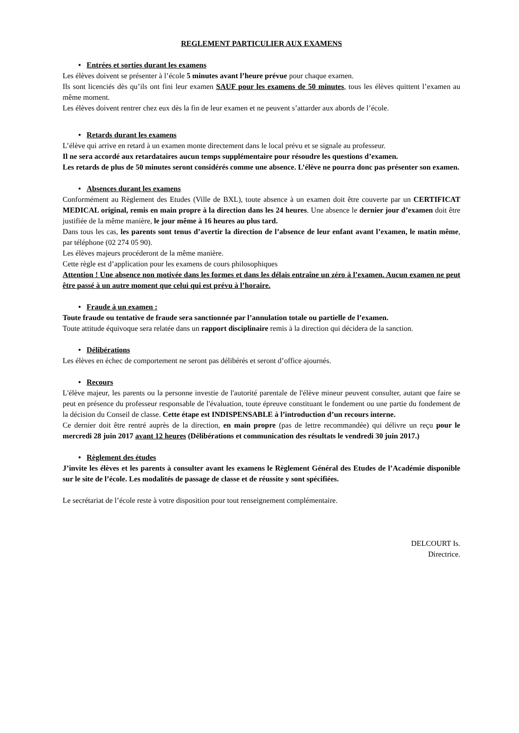REGLEMENT PARTICULIER AUX EXAMENS
• Entrées et sorties durant les examens
Les élèves doivent se présenter à l’école 5 minutes avant l’heure prévue pour chaque examen.
Ils sont licenciés dès qu’ils ont fini leur examen SAUF pour les examens de 50 minutes, tous les élèves quittent l’examen au même moment.
Les élèves doivent rentrer chez eux dès la fin de leur examen et ne peuvent s’attarder aux abords de l’école.
• Retards durant les examens
L’élève qui arrive en retard à un examen monte directement dans le local prévu et se signale au professeur.
Il ne sera accordé aux retardataires aucun temps supplémentaire pour résoudre les questions d’examen.
Les retards de plus de 50 minutes seront considérés comme une absence. L’élève ne pourra donc pas présenter son examen.
• Absences durant les examens
Conformément au Règlement des Etudes (Ville de BXL), toute absence à un examen doit être couverte par un CERTIFICAT MEDICAL original, remis en main propre à la direction dans les 24 heures. Une absence le dernier jour d’examen doit être justifiée de la même manière, le jour même à 16 heures au plus tard.
Dans tous les cas, les parents sont tenus d’avertir la direction de l’absence de leur enfant avant l’examen, le matin même, par téléphone (02 274 05 90).
Les élèves majeurs procéderont de la même manière.
Cette règle est d’application pour les examens de cours philosophiques
Attention ! Une absence non motivée dans les formes et dans les délais entraîne un zéro à l’examen. Aucun examen ne peut être passé à un autre moment que celui qui est prévu à l’horaire.
• Fraude à un examen :
Toute fraude ou tentative de fraude sera sanctionnée par l’annulation totale ou partielle de l’examen.
Toute attitude équivoque sera relatée dans un rapport disciplinaire remis à la direction qui décidera de la sanction.
• Délibérations
Les élèves en échec de comportement ne seront pas délibérés et seront d’office ajournés.
• Recours
L'élève majeur, les parents ou la personne investie de l'autorité parentale de l'élève mineur peuvent consulter, autant que faire se peut en présence du professeur responsable de l'évaluation, toute épreuve constituant le fondement ou une partie du fondement de la décision du Conseil de classe. Cette étape est INDISPENSABLE à l’introduction d’un recours interne.
Ce dernier doit être rentré auprès de la direction, en main propre (pas de lettre recommandée) qui délivre un reçu pour le mercredi 28 juin 2017 avant 12 heures (Délibérations et communication des résultats le vendredi 30 juin 2017.)
• Règlement des études
J’invite les élèves et les parents à consulter avant les examens le Règlement Général des Etudes de l’Académie disponible sur le site de l’école. Les modalités de passage de classe et de réussite y sont spécifiées.
Le secrétariat de l’école reste à votre disposition pour tout renseignement complémentaire.
DELCOURT Is.
Directrice.